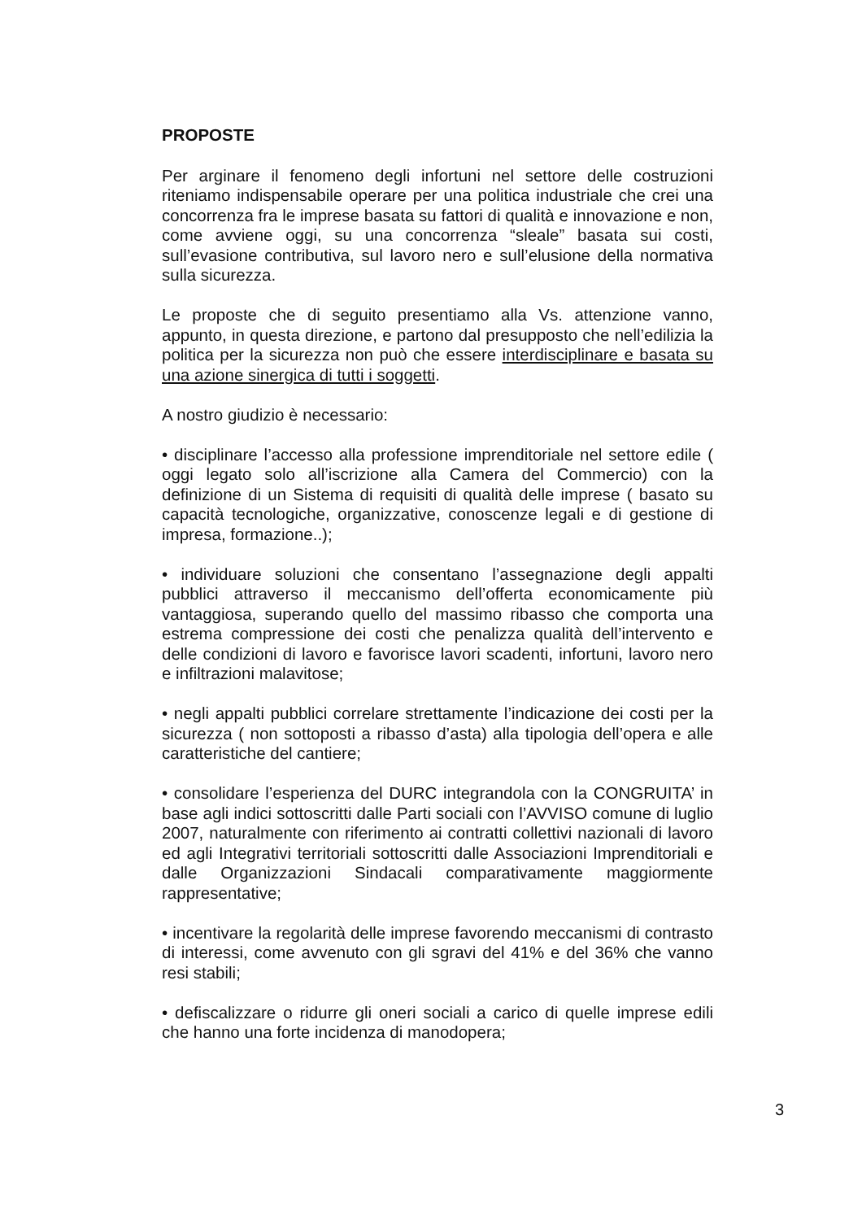PROPOSTE
Per arginare il fenomeno degli infortuni nel settore delle costruzioni riteniamo indispensabile operare per una politica industriale che crei una concorrenza fra le imprese basata su fattori di qualità e innovazione e non, come avviene oggi, su una concorrenza “sleale” basata sui costi, sull’evasione contributiva, sul lavoro nero e sull’elusione della normativa sulla sicurezza.
Le proposte che di seguito presentiamo alla Vs. attenzione vanno, appunto, in questa direzione, e partono dal presupposto che nell’edilizia la politica per la sicurezza non può che essere interdisciplinare e basata su una azione sinergica di tutti i soggetti.
A nostro giudizio è necessario:
• disciplinare l’accesso alla professione imprenditoriale nel settore edile ( oggi legato solo all’iscrizione alla Camera del Commercio) con la definizione di un Sistema di requisiti di qualità delle imprese ( basato su capacità tecnologiche, organizzative, conoscenze legali e di gestione di impresa, formazione..);
• individuare soluzioni che consentano l’assegnazione degli appalti pubblici attraverso il meccanismo dell’offerta economicamente più vantaggiosa, superando quello del massimo ribasso che comporta una estrema compressione dei costi che penalizza qualità dell’intervento e delle condizioni di lavoro e favorisce lavori scadenti, infortuni, lavoro nero e infiltrazioni malavitose;
• negli appalti pubblici correlare strettamente l’indicazione dei costi per la sicurezza ( non sottoposti a ribasso d’asta) alla tipologia dell’opera e alle caratteristiche del cantiere;
• consolidare l’esperienza del DURC integrandola con la CONGRUITA’ in base agli indici sottoscritti dalle Parti sociali con l’AVVISO comune di luglio 2007, naturalmente con riferimento ai contratti collettivi nazionali di lavoro ed agli Integrativi territoriali sottoscritti dalle Associazioni Imprenditoriali e dalle Organizzazioni Sindacali comparativamente maggiormente rappresentative;
• incentivare la regolarità delle imprese favorendo meccanismi di contrasto di interessi, come avvenuto con gli sgravi del 41% e del 36% che vanno resi stabili;
• defiscalizzare o ridurre gli oneri sociali a carico di quelle imprese edili che hanno una forte incidenza di manodopera;
3